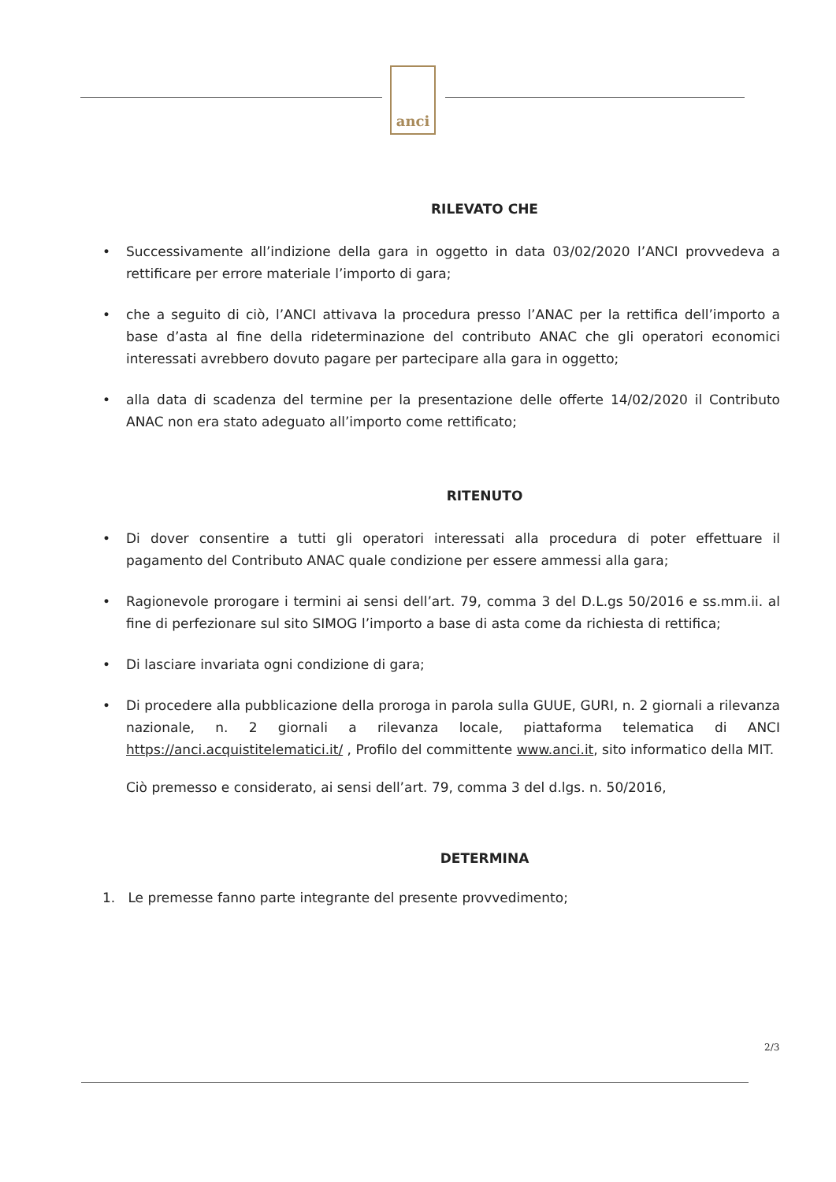anci
RILEVATO CHE
• Successivamente all’indizione della gara in oggetto in data 03/02/2020 l’ANCI provvedeva a rettificare per errore materiale l’importo di gara;
• che a seguito di ciò, l’ANCI attivava la procedura presso l’ANAC per la rettifica dell’importo a base d’asta al fine della rideterminazione del contributo ANAC che gli operatori economici interessati avrebbero dovuto pagare per partecipare alla gara in oggetto;
• alla data di scadenza del termine per la presentazione delle offerte 14/02/2020 il Contributo ANAC non era stato adeguato all’importo come rettificato;
RITENUTO
• Di dover consentire a tutti gli operatori interessati alla procedura di poter effettuare il pagamento del Contributo ANAC quale condizione per essere ammessi alla gara;
• Ragionevole prorogare i termini ai sensi dell’art. 79, comma 3 del D.L.gs 50/2016 e ss.mm.ii. al fine di perfezionare sul sito SIMOG l’importo a base di asta come da richiesta di rettifica;
• Di lasciare invariata ogni condizione di gara;
• Di procedere alla pubblicazione della proroga in parola sulla GUUE, GURI, n. 2 giornali a rilevanza nazionale, n. 2 giornali a rilevanza locale, piattaforma telematica di ANCI https://anci.acquistitelematici.it/ , Profilo del committente www.anci.it, sito informatico della MIT.
Ciò premesso e considerato, ai sensi dell’art. 79, comma 3 del d.lgs. n. 50/2016,
DETERMINA
1. Le premesse fanno parte integrante del presente provvedimento;
2/3